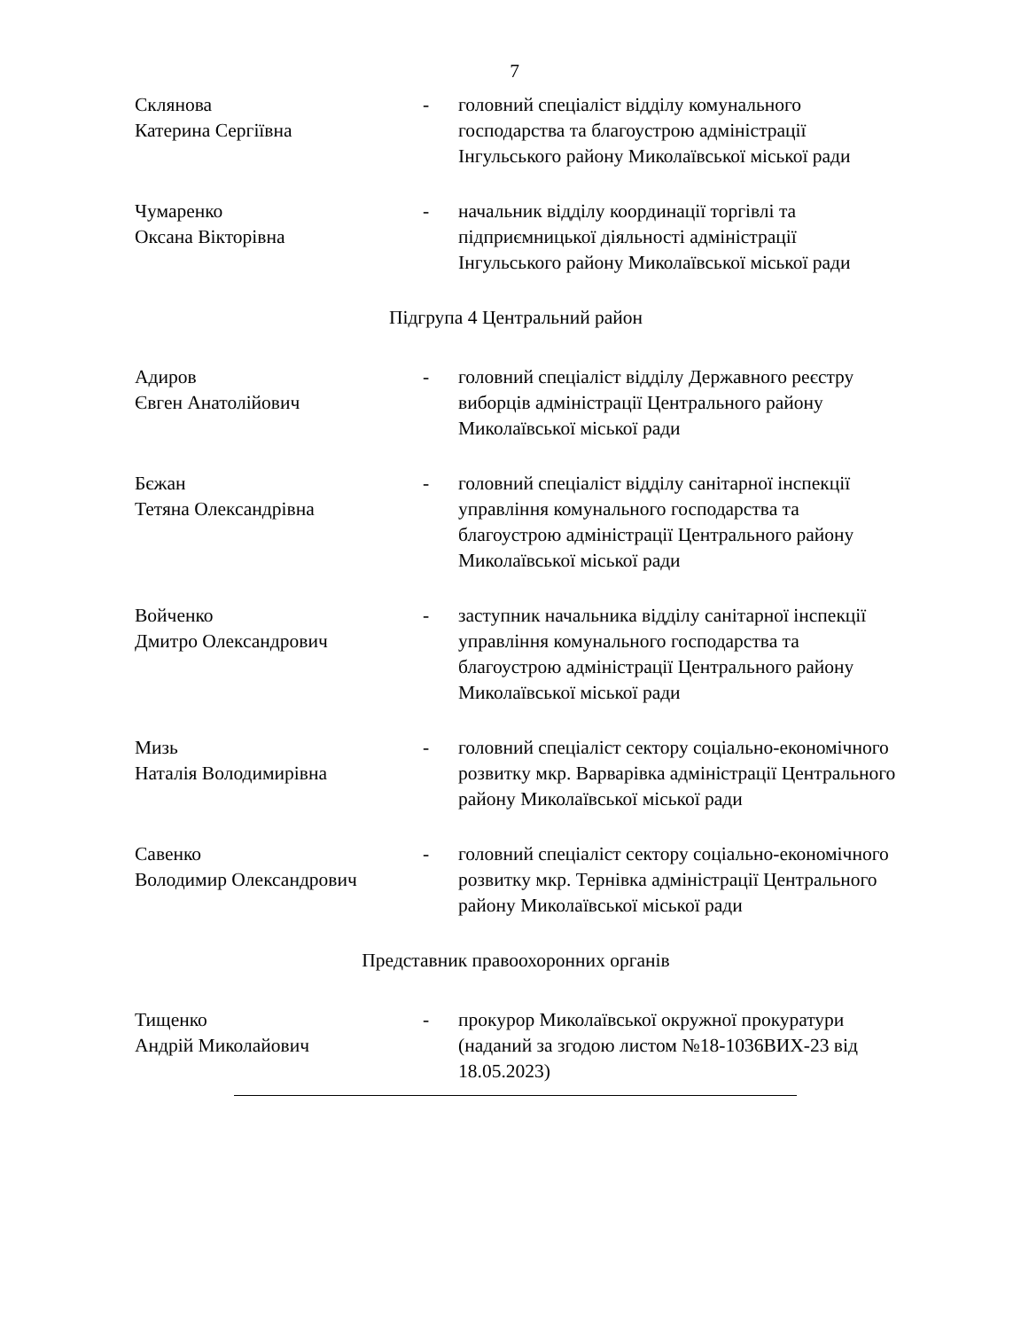7
Склянова
Катерина Сергіївна
- головний спеціаліст відділу комунального господарства та благоустрою адміністрації Інгульського району Миколаївської міської ради
Чумаренко
Оксана Вікторівна
- начальник відділу координації торгівлі та підприємницької діяльності адміністрації Інгульського району Миколаївської міської ради
Підгрупа 4 Центральний район
Адиров
Євген Анатолійович
- головний спеціаліст відділу Державного реєстру виборців адміністрації Центрального району Миколаївської міської ради
Бєжан
Тетяна Олександрівна
- головний спеціаліст відділу санітарної інспекції управління комунального господарства та благоустрою адміністрації Центрального району Миколаївської міської ради
Войченко
Дмитро Олександрович
- заступник начальника відділу санітарної інспекції управління комунального господарства та благоустрою адміністрації Центрального району Миколаївської міської ради
Мизь
Наталія Володимирівна
- головний спеціаліст сектору соціально-економічного розвитку мкр. Варварівка адміністрації Центрального району Миколаївської міської ради
Савенко
Володимир Олександрович
- головний спеціаліст сектору соціально-економічного розвитку мкр. Тернівка адміністрації Центрального району Миколаївської міської ради
Представник правоохоронних органів
Тищенко
Андрій Миколайович
- прокурор Миколаївської окружної прокуратури
(наданий за згодою листом №18-1036ВИХ-23 від 18.05.2023)